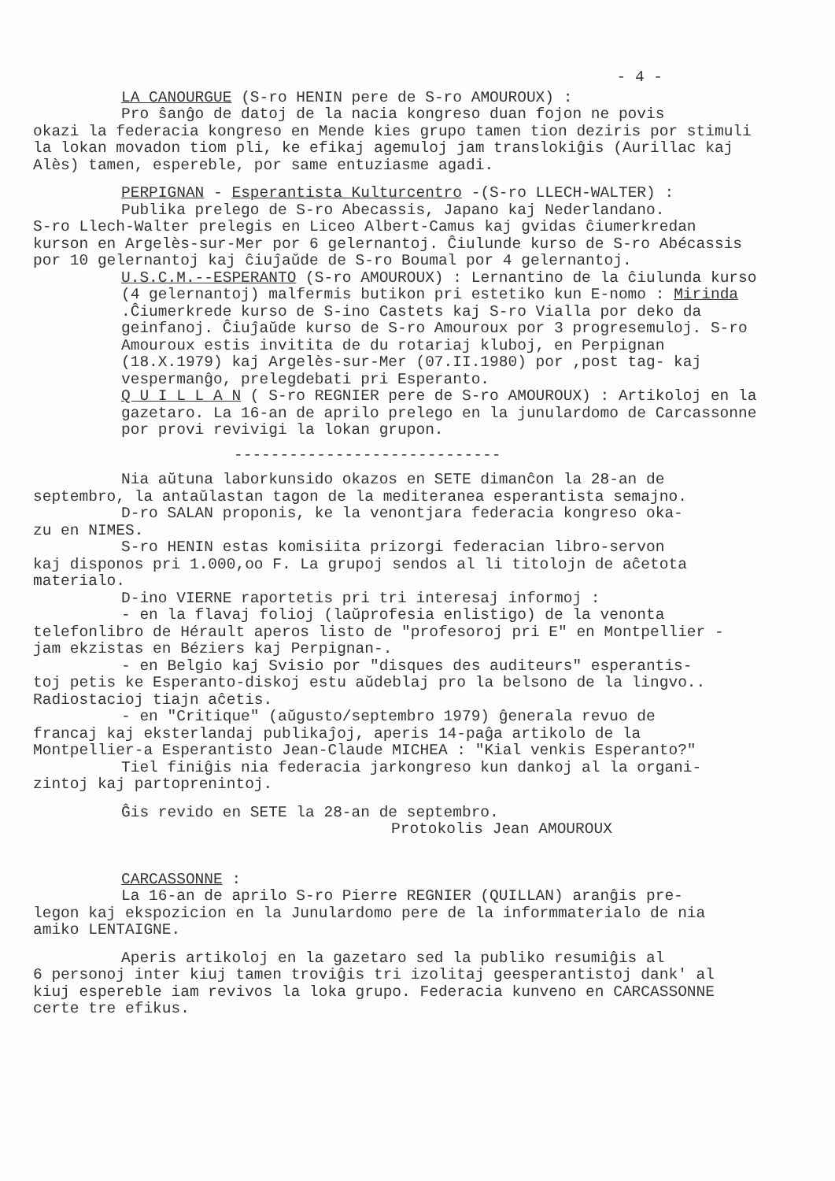- 4 -
LA CANOURGUE (S-ro HENIN pere de S-ro AMOUROUX) :
Pro ŝanĝo de datoj de la nacia kongreso duan fojon ne povis
okazi la federacia kongreso en Mende kies grupo tamen tion deziris por stimuli la lokan movadon tiom pli, ke efikaj agemuloj jam translokiĝis (Aurillac kaj Alès) tamen, espereble, por same entuziasme agadi.
PERPIGNAN - Esperantista Kulturcentro -(S-ro LLECH-WALTER) :
Publika prelego de S-ro Abecassis, Japano kaj Nederlandano.
S-ro Llech-Walter prelegis en Liceo Albert-Camus kaj gvidas ĉiumerkredan kurson en Argelès-sur-Mer por 6 gelernantoj. Ĉiulunde kurso de S-ro Abécassis por 10 gelernantoj kaj ĉiuĵaŭde de S-ro Boumal por 4 gelernantoj.
U.S.C.M.--ESPERANTO (S-ro AMOUROUX) : Lernantino de la ĉiulunda kurso (4 gelernantoj) malfermis butikon pri estetiko kun E-nomo : Mirinda .Ĉiumerkrede kurso de S-ino Castets kaj S-ro Vialla por deko da geinfanoj. Ĉiuĵaŭde kurso de S-ro Amouroux por 3 progresemuloj. S-ro Amouroux estis invitita de du rotariaj kluboj, en Perpignan (18.X.1979) kaj Argelès-sur-Mer (07.II.1980) por ,post tag- kaj vespermanĝo, prelegdebati pri Esperanto.
Q U I L L A N ( S-ro REGNIER pere de S-ro AMOUROUX) : Artikoloj en la gazetaro. La 16-an de aprilo prelego en la junulardomo de Carcassonne por provi revivigi la lokan grupon.
-----------------------------
Nia aŭtuna laborkunsido okazos en SETE dimanĉon la 28-an de
septembro, la antaŭlastan tagon de la mediteranea esperantista semajno.
D-ro SALAN proponis, ke la venontjara federacia kongreso oka-
zu en NIMES.
S-ro HENIN estas komisiita prizorgi federacian libro-servon
kaj disponos pri 1.000,oo F. La grupoj sendos al li titolojn de aĉetota materialo.
D-ino VIERNE raportetis pri tri interesaj informoj :
- en la flavaj folioj (laŭprofesia enlistigo) de la venonta
telefonlibro de Hérault aperos listo de "profesoroj pri E" en Montpellier - jam ekzistas en Béziers kaj Perpignan-.
- en Belgio kaj Svisio por "disques des auditeurs" esperantis-
toj petis ke Esperanto-diskoj estu aŭdeblaj pro la belsono de la lingvo.. Radiostacioj tiajn aĉetis.
- en "Critique" (aŭgusto/septembro 1979) ĝenerala revuo de
francaj kaj eksterlandaj publikaĵoj, aperis 14-paĝa artikolo de la Montpellier-a Esperantisto Jean-Claude MICHEA : "Kial venkis Esperanto?"
Tiel finiĝis nia federacia jarkongreso kun dankoj al la organi-
zintoj kaj partoprenintoj.
Ĝis revido en SETE la 28-an de septembro.
Protokolis Jean AMOUROUX
CARCASSONNE :
La 16-an de aprilo S-ro Pierre REGNIER (QUILLAN) aranĝis pre-
legon kaj ekspozicion en la Junulardomo pere de la informmaterialo de nia amiko LENTAIGNE.
Aperis artikoloj en la gazetaro sed la publiko resumiĝis al
6 personoj inter kiuj tamen troviĝis tri izolitaj geesperantistoj dank' al kiuj espereble iam revivos la loka grupo. Federacia kunveno en CARCASSONNE certe tre efikus.